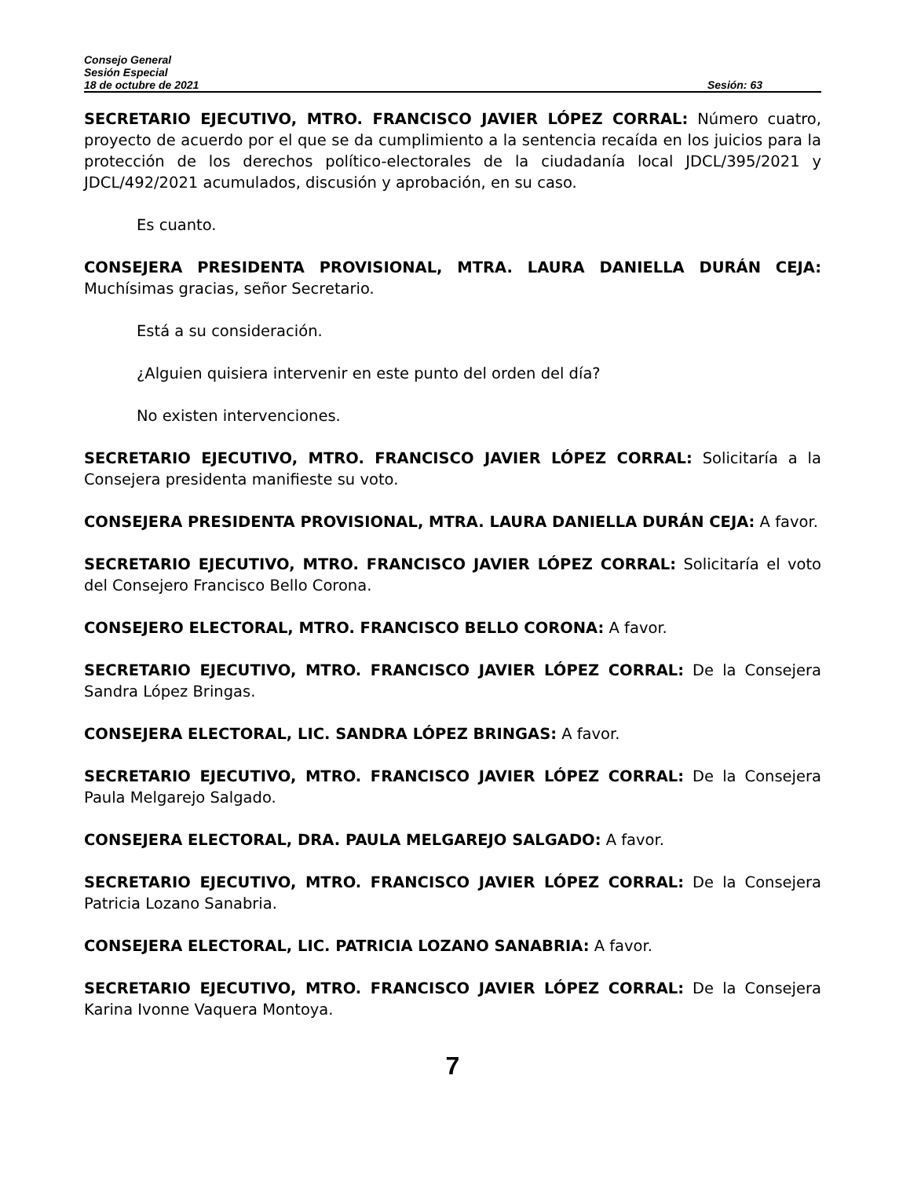Consejo General
Sesión Especial
18 de octubre de 2021 Sesión: 63
SECRETARIO EJECUTIVO, MTRO. FRANCISCO JAVIER LÓPEZ CORRAL: Número cuatro, proyecto de acuerdo por el que se da cumplimiento a la sentencia recaída en los juicios para la protección de los derechos político-electorales de la ciudadanía local JDCL/395/2021 y JDCL/492/2021 acumulados, discusión y aprobación, en su caso.
Es cuanto.
CONSEJERA PRESIDENTA PROVISIONAL, MTRA. LAURA DANIELLA DURÁN CEJA: Muchísimas gracias, señor Secretario.
Está a su consideración.
¿Alguien quisiera intervenir en este punto del orden del día?
No existen intervenciones.
SECRETARIO EJECUTIVO, MTRO. FRANCISCO JAVIER LÓPEZ CORRAL: Solicitaría a la Consejera presidenta manifieste su voto.
CONSEJERA PRESIDENTA PROVISIONAL, MTRA. LAURA DANIELLA DURÁN CEJA: A favor.
SECRETARIO EJECUTIVO, MTRO. FRANCISCO JAVIER LÓPEZ CORRAL: Solicitaría el voto del Consejero Francisco Bello Corona.
CONSEJERO ELECTORAL, MTRO. FRANCISCO BELLO CORONA: A favor.
SECRETARIO EJECUTIVO, MTRO. FRANCISCO JAVIER LÓPEZ CORRAL: De la Consejera Sandra López Bringas.
CONSEJERA ELECTORAL, LIC. SANDRA LÓPEZ BRINGAS: A favor.
SECRETARIO EJECUTIVO, MTRO. FRANCISCO JAVIER LÓPEZ CORRAL: De la Consejera Paula Melgarejo Salgado.
CONSEJERA ELECTORAL, DRA. PAULA MELGAREJO SALGADO: A favor.
SECRETARIO EJECUTIVO, MTRO. FRANCISCO JAVIER LÓPEZ CORRAL: De la Consejera Patricia Lozano Sanabria.
CONSEJERA ELECTORAL, LIC. PATRICIA LOZANO SANABRIA: A favor.
SECRETARIO EJECUTIVO, MTRO. FRANCISCO JAVIER LÓPEZ CORRAL: De la Consejera Karina Ivonne Vaquera Montoya.
7